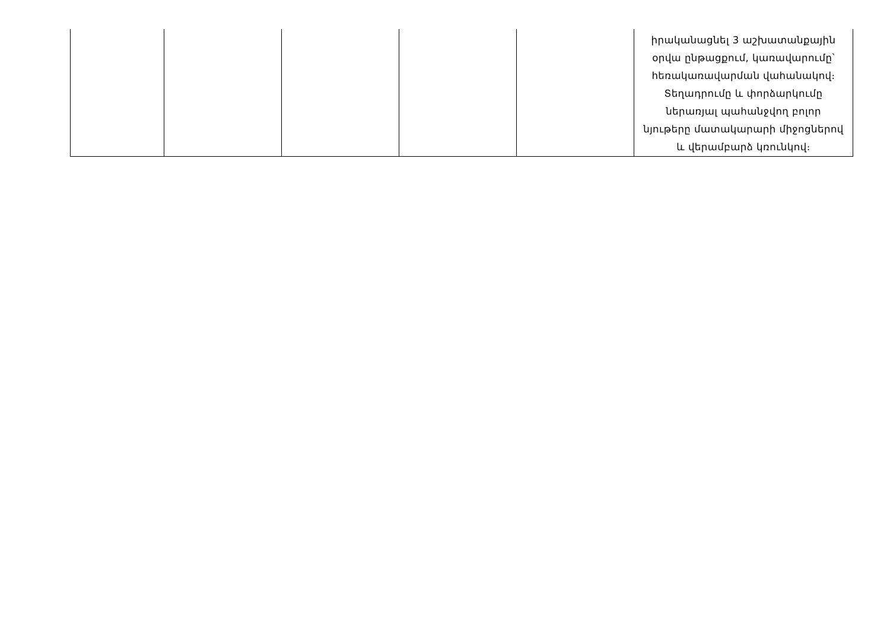| | | | | | իրականացնել 3 աշխատանքային օրվա ընթացքում, կառավարումը՝ հեռակառավարման վահանակով։ Տեղադրումը և փորձարկումը ներառյալ պահանջվող բոլոր նյութերը մատակարարի միջոցներով և վերամբարձ կռունկով։ |